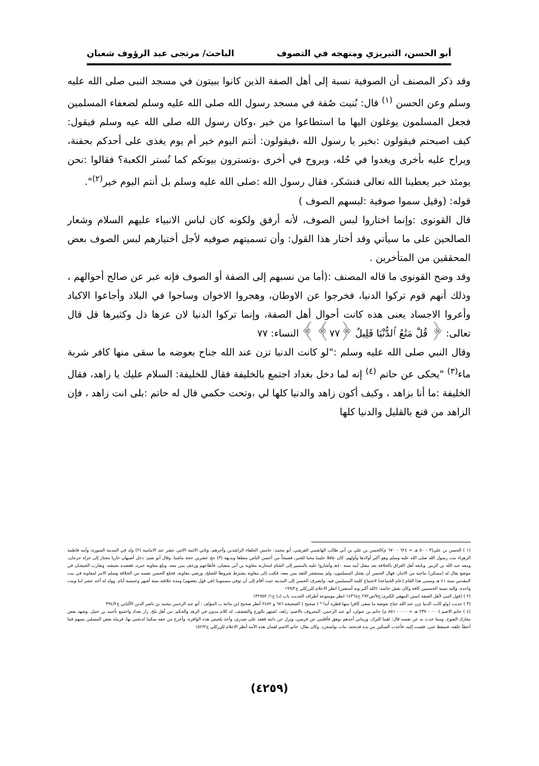أبو الحسن، التبريزي ومنهجه في التصوف الباحث/ مرتجى عبد الرؤوف شعبان
وقد ذكر المصنف أن الصوفية نسبة إلى أهل الصفة الذين كانوا ببيتون في مسجد النبى صلى الله عليه وسلم وعن الحسن <sup>(١)</sup> قال: بُنيت صُفة في مسجد رسول الله صلى الله عليه وسلم لضعفاء المسلمين فجعل المسلمون يوغلون اليها ما استطاعوا من خير ،وكان رسول الله صلى الله عيه وسلم فيقول: كيف اصبحتم فيقولون :بخير يا رسول الله ،فيقولون: أنتم اليوم خير أم يوم يغذى على أحدكم بحفنة، ويراح عليه بأخرى ويغدوا في حُله، ويروح في أخرى ،وتسترون بيوتكم كما تُستر الكعبة؟ فقالوا :نحن يومئذ خير يعطينا الله تعالى فنشكر، فقال رسول الله :صلى الله عليه وسلم بل أنتم اليوم خير<sup>(٢)</sup>".
قوله: (وقيل سموا صوفية :لبسهم الصوف )
قال القونوى :وإنما اختاروا لبس الصوف، لأنه أرفق ولكونه كان لباس الانبياء عليهم السلام وشعار الصالحين على ما سيأتي وقد أختار هذا القول: وأن تسميتهم صوفيه لأجل أختيارهم لبس الصوف بعض المحققين من المتأخرين .
وقد وضح القونوى ما قاله المصنف :(أما من نسبهم إلى الصفة أو الصوف فإنه عبر عن صالح أحوالهم ، وذلك أنهم قوم تركوا الدنيا، فخرجوا عن الاوطان، وهجروا الاخوان وساحوا في البلاد وأجاعوا الاكباد وأعروا الاجساد يعنى هذه كانت أحوال أهل الصفة، وإنما تركوا الدنيا لان عزها ذل وكثيرها قل قال تعالى: ﴿ قُلْ مَتَٰعُ ٱلدُّنْيَا قَلِيلٌ ﴿٧٧﴾ ﴾ النساء: ٧٧
وقال النبي صلى الله عليه وسلم :"لو كانت الدنيا تزن عند الله جناح بعوضه ما سقى منها كافر شربة ماء<sup>(٣)</sup> "يحكى عن حاتم <sup>(٤)</sup> إنه لما دخل بغداد اجتمع بالخليفة فقال للخليفة: السلام عليك يا زاهد، فقال الخليفة :ما أنا بزاهد ، وكيف أكون زاهد والدنيا كلها لي ،وتحت حكمي قال له حاتم :بلى انت زاهد ، فإن الزاهد من قنع بالقليل والدنيا كلها
(١ ) الحسن بن علي(٣ - ٥٠ هـ = ٦٢٤ - ٦٧٠ م)الحسن بن علي بن أبي طالب الهاشمي القرشي، أبو محمد: خامس الخلفاء الراشدين وآخرهم، وثاني الائمة الاثني عشر عند الامامية (٢) ولد في المدينة المنورة، وأمه فاطمة الزهراء بنت رسول الله صلى الله عليه وسلم وهو أكبر أولادها وأولهم. كان عاقلا حليما محبا للخير، فصيحاً من أحسن الناس منطقا وبديهة (٣) حج عشرين حجة ماشيا. وقال أبو نعيم: دخل أصبهان غازيا مجتاز إلى غزاة جرجان، ومعه عبد الله بن الزبير. وبايعه أهل العراق بالخلافة بعد مقتل أبيه سنة ٤٠هـ وأشاروا عليه بالمسير إلى الشام لمحاربة معاوية بن أبي سفيان، فأطاعهم وزحف بمن معه. وبلغ معاوية خبره، فقصده بجيشه. وتقارب الجيشان في موضع يقال له (مسكن) بناحية من الانبار، فهال الحسن أن يقتتل المسلمون، ولم يستشعر الثقة بمن معه، فكتب إلى معاوية يشترط شروطا للصلح، ورضي معاوية، فخلع الحسن نفسه من الخلافة وسلم الامر لمعاوية في بيت المقدس سنة ٤١ هـ وسمي هذا العام (عام الجماعة) لاجتماع كلمة المسلمين فيه. وانصرف الحسن إلى المدينة حيث أقام إلى أن توفي مسموما (في قول بعضهم) ومدة خلافته ستة أشهر وخمسة أيام. وولد له أحد عشر ابنا وبنت واحدة. وإليه نسبة الحسنيين كافة وكان نقش خاتمه: (الله أكبر وبه أستعين) انظر الاعلام للزركلي ج١٩٩/٢
(٢ ) (قول النبي لأهل الصفة )سنن البيهقي الكبرى:ج٧/ص٢٧٢ ح١٤٣٦٤ انظر موسوعة أطراف الحديث باب (د) ج١/ ١٣٢٧٥٢
(٣ ) حديث (ولو كانت الدنيا تزن عند الله جناح بعوضة ما سقى كافرا منها قطرة أبدا * ( صحيح ) الصحيحة ٦٨٦ و ٢٤٨٢ أنظر صحيح ابن ماجة ـــ المؤلف : أبو عبد الرحمن محمد بن ناصر الدين الألباني ج٣٩٤/٢
(٤ ) حاتم الاصم (٠٠٠ - ٢٣٧ هـ = ٠٠٠ - ٨٥١ م) حاتم بن عنوان، أبو عبد الرحمن، المعروف بالاصم: زاهد، اشتهر بالورع والتقشف. له كلام مدون في الزهد والحكم. من أهل بلخ. زار بغداد واجتمع بأحمد بن حنبل. وشهد بعض معارك الفتوح. ومما حدث به عن نفسه قال: لقينا الترك، ورماني أحدهم بوهق فأقلبني عن فرسي، ونزل عن دابته فقعد على صدري، وأخذ بلحيتي هذه الوافرة، وأخرج من خفه سكينا لذبحني بها، فرماه بعض المسلين بسهم فما أخطأ حلقه، فسقط عني، فقمت إليه، فأخذت السكين من يده فذبحته. مات بواشجرد. وكان يقال: حاتم الاصم لقمان هذه الأمة أنظر الاعلام للزركلي ج١٥٢/٢
(٤٢٥٩)